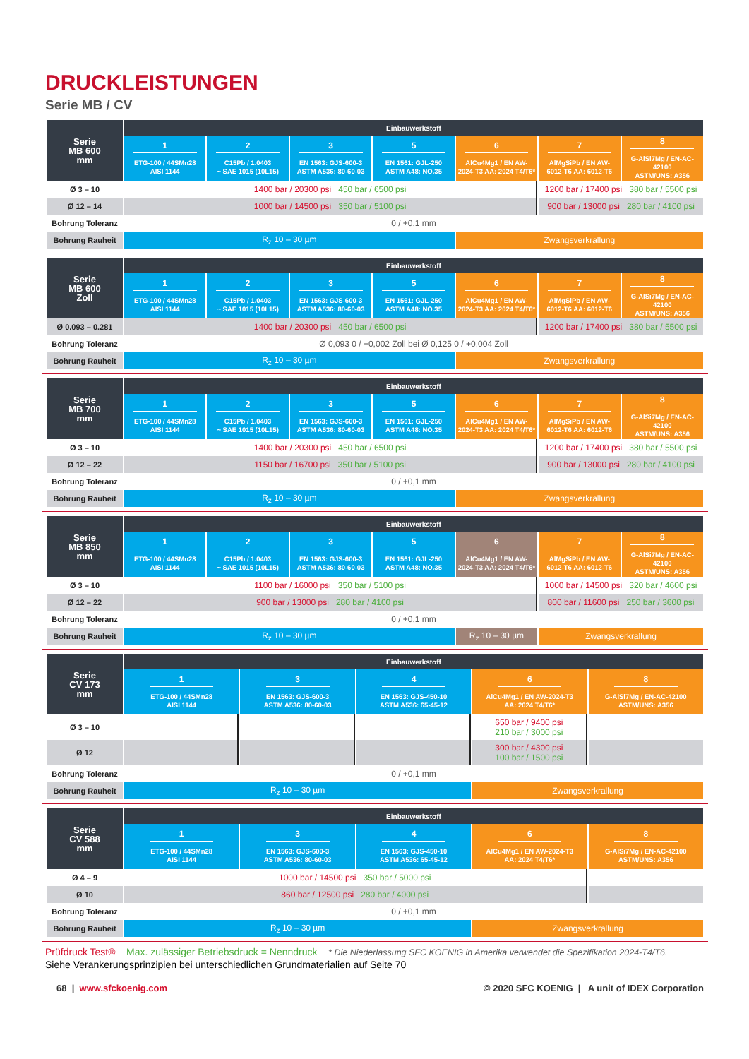DRUCKLEISTUNGEN
Serie MB / CV
| Serie MB 600 mm | Einbauwerkstoff | | | | | | |
| --- | --- | --- | --- | --- | --- | --- | --- |
| | 1 ETG-100 / 44SMn28 AISI 1144 | 2 C15Pb / 1.0403 ~ SAE 1015 (10L15) | 3 EN 1563: GJS-600-3 ASTM A536: 80-60-03 | 5 EN 1561: GJL-250 ASTM A48: NO.35 | 6 AlCu4Mg1 / EN AW- 2024-T3 AA: 2024 T4/T6* | 7 AlMgSiPb / EN AW- 6012-T6 AA: 6012-T6 | 8 G-AlSi7Mg / EN-AC-42100 ASTM/UNS: A356 |
| Ø 3 – 10 | 1400 bar / 20300 psi 450 bar / 6500 psi | | | | | 1200 bar / 17400 psi 380 bar / 5500 psi | |
| Ø 12 – 14 | 1000 bar / 14500 psi 350 bar / 5100 psi | | | | | 900 bar / 13000 psi 280 bar / 4100 psi | |
| Bohrung Toleranz | 0 / +0,1 mm | | | | | | |
| Bohrung Rauheit | R<sub>z</sub> 10 – 30 µm | | | | Zwangsverkrallung | | |
| Serie MB 600 Zoll | Einbauwerkstoff | | | | | | |
| --- | --- | --- | --- | --- | --- | --- | --- |
| | 1 ETG-100 / 44SMn28 AISI 1144 | 2 C15Pb / 1.0403 ~ SAE 1015 (10L15) | 3 EN 1563: GJS-600-3 ASTM A536: 80-60-03 | 5 EN 1561: GJL-250 ASTM A48: NO.35 | 6 AlCu4Mg1 / EN AW- 2024-T3 AA: 2024 T4/T6* | 7 AlMgSiPb / EN AW- 6012-T6 AA: 6012-T6 | 8 G-AlSi7Mg / EN-AC-42100 ASTM/UNS: A356 |
| Ø 0.093 – 0.281 | 1400 bar / 20300 psi 450 bar / 6500 psi | | | | | 1200 bar / 17400 psi 380 bar / 5500 psi | |
| Bohrung Toleranz | Ø 0,093 0 / +0,002 Zoll bei Ø 0,125 0 / +0,004 Zoll | | | | | | |
| Bohrung Rauheit | R<sub>z</sub> 10 – 30 µm | | | | Zwangsverkrallung | | |
| Serie MB 700 mm | Einbauwerkstoff | | | | | | |
| --- | --- | --- | --- | --- | --- | --- | --- |
| | 1 ETG-100 / 44SMn28 AISI 1144 | 2 C15Pb / 1.0403 ~ SAE 1015 (10L15) | 3 EN 1563: GJS-600-3 ASTM A536: 80-60-03 | 5 EN 1561: GJL-250 ASTM A48: NO.35 | 6 AlCu4Mg1 / EN AW- 2024-T3 AA: 2024 T4/T6* | 7 AlMgSiPb / EN AW- 6012-T6 AA: 6012-T6 | 8 G-AlSi7Mg / EN-AC-42100 ASTM/UNS: A356 |
| Ø 3 – 10 | 1400 bar / 20300 psi 450 bar / 6500 psi | | | | | 1200 bar / 17400 psi 380 bar / 5500 psi | |
| Ø 12 – 22 | 1150 bar / 16700 psi 350 bar / 5100 psi | | | | | 900 bar / 13000 psi 280 bar / 4100 psi | |
| Bohrung Toleranz | 0 / +0,1 mm | | | | | | |
| Bohrung Rauheit | R<sub>z</sub> 10 – 30 µm | | | | Zwangsverkrallung | | |
| Serie MB 850 mm | Einbauwerkstoff | | | | | | |
| --- | --- | --- | --- | --- | --- | --- | --- |
| | 1 ETG-100 / 44SMn28 AISI 1144 | 2 C15Pb / 1.0403 ~ SAE 1015 (10L15) | 3 EN 1563: GJS-600-3 ASTM A536: 80-60-03 | 5 EN 1561: GJL-250 ASTM A48: NO.35 | 6 AlCu4Mg1 / EN AW- 2024-T3 AA: 2024 T4/T6* | 7 AlMgSiPb / EN AW- 6012-T6 AA: 6012-T6 | 8 G-AlSi7Mg / EN-AC-42100 ASTM/UNS: A356 |
| Ø 3 – 10 | 1100 bar / 16000 psi 350 bar / 5100 psi | | | | | 1000 bar / 14500 psi 320 bar / 4600 psi | |
| Ø 12 – 22 | 900 bar / 13000 psi 280 bar / 4100 psi | | | | | 800 bar / 11600 psi 250 bar / 3600 psi | |
| Bohrung Toleranz | 0 / +0,1 mm | | | | | | |
| Bohrung Rauheit | R<sub>z</sub> 10 – 30 µm | | | | R<sub>z</sub> 10 – 30 µm | Zwangsverkrallung | |
| Serie CV 173 mm | Einbauwerkstoff | | | | |
| --- | --- | --- | --- | --- | --- |
| | 1 ETG-100 / 44SMn28 AISI 1144 | 3 EN 1563: GJS-600-3 ASTM A536: 80-60-03 | 4 EN 1563: GJS-450-10 ASTM A536: 65-45-12 | 6 AlCu4Mg1 / EN AW-2024-T3 AA: 2024 T4/T6* | 8 G-AlSi7Mg / EN-AC-42100 ASTM/UNS: A356 |
| Ø 3 – 10 | | | | 650 bar / 9400 psi 210 bar / 3000 psi | |
| Ø 12 | | | | 300 bar / 4300 psi 100 bar / 1500 psi | |
| Bohrung Toleranz | 0 / +0,1 mm | | | | |
| Bohrung Rauheit | R<sub>z</sub> 10 – 30 µm | | | Zwangsverkrallung | |
| Serie CV 588 mm | Einbauwerkstoff | | | | |
| --- | --- | --- | --- | --- | --- |
| | 1 ETG-100 / 44SMn28 AISI 1144 | 3 EN 1563: GJS-600-3 ASTM A536: 80-60-03 | 4 EN 1563: GJS-450-10 ASTM A536: 65-45-12 | 6 AlCu4Mg1 / EN AW-2024-T3 AA: 2024 T4/T6* | 8 G-AlSi7Mg / EN-AC-42100 ASTM/UNS: A356 |
| Ø 4 – 9 | 1000 bar / 14500 psi 350 bar / 5000 psi | | | | |
| Ø 10 | 860 bar / 12500 psi 280 bar / 4000 psi | | | | |
| Bohrung Toleranz | 0 / +0,1 mm | | | | |
| Bohrung Rauheit | R<sub>z</sub> 10 – 30 µm | | | Zwangsverkrallung | |
Prüfdruck Test® Max. zulässiger Betriebsdruck = Nenndruck * Die Niederlassung SFC KOENIG in Amerika verwendet die Spezifikation 2024-T4/T6.
Siehe Verankerungsprinzipien bei unterschiedlichen Grundmaterialien auf Seite 70
68 | www.sfckoenig.com © 2020 SFC KOENIG | A unit of IDEX Corporation